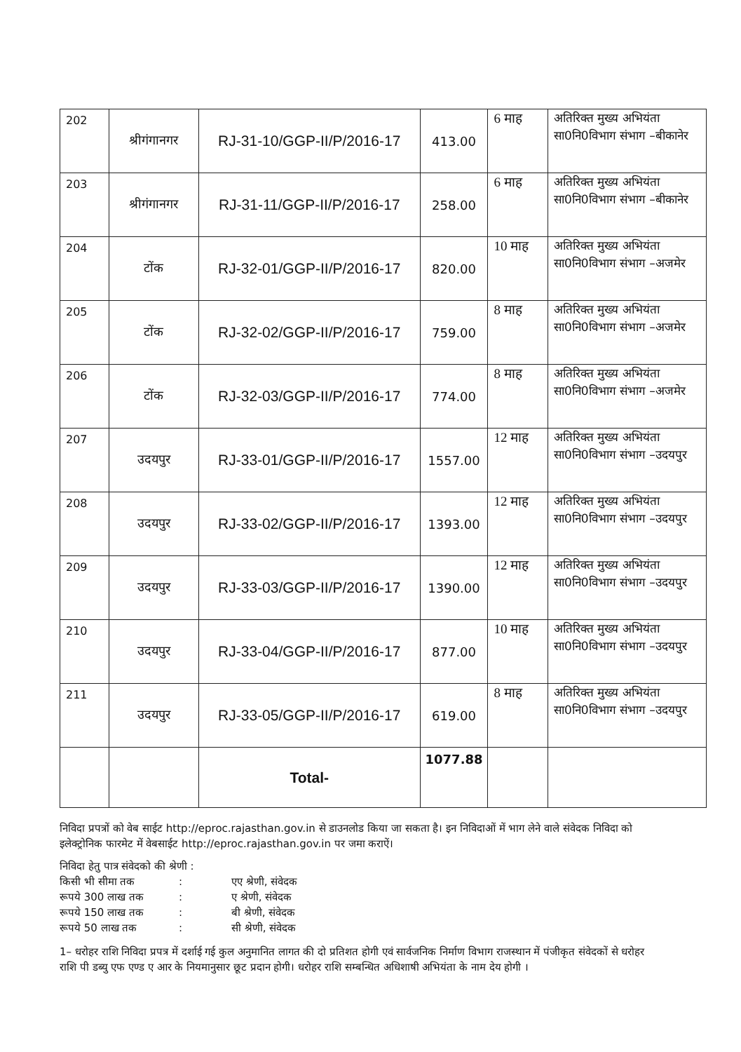| 202 | श्रीगंगानगर | RJ-31-10/GGP-II/P/2016-17 | 413.00 | 6 माह | अतिरिक्त मुख्य अभियंता सा0नि0विभाग संभाग –बीकानेर |
| 203 | श्रीगंगानगर | RJ-31-11/GGP-II/P/2016-17 | 258.00 | 6 माह | अतिरिक्त मुख्य अभियंता सा0नि0विभाग संभाग –बीकानेर |
| 204 | टोंक | RJ-32-01/GGP-II/P/2016-17 | 820.00 | 10 माह | अतिरिक्त मुख्य अभियंता सा0नि0विभाग संभाग –अजमेर |
| 205 | टोंक | RJ-32-02/GGP-II/P/2016-17 | 759.00 | 8 माह | अतिरिक्त मुख्य अभियंता सा0नि0विभाग संभाग –अजमेर |
| 206 | टोंक | RJ-32-03/GGP-II/P/2016-17 | 774.00 | 8 माह | अतिरिक्त मुख्य अभियंता सा0नि0विभाग संभाग –अजमेर |
| 207 | उदयपुर | RJ-33-01/GGP-II/P/2016-17 | 1557.00 | 12 माह | अतिरिक्त मुख्य अभियंता सा0नि0विभाग संभाग –उदयपुर |
| 208 | उदयपुर | RJ-33-02/GGP-II/P/2016-17 | 1393.00 | 12 माह | अतिरिक्त मुख्य अभियंता सा0नि0विभाग संभाग –उदयपुर |
| 209 | उदयपुर | RJ-33-03/GGP-II/P/2016-17 | 1390.00 | 12 माह | अतिरिक्त मुख्य अभियंता सा0नि0विभाग संभाग –उदयपुर |
| 210 | उदयपुर | RJ-33-04/GGP-II/P/2016-17 | 877.00 | 10 माह | अतिरिक्त मुख्य अभियंता सा0नि0विभाग संभाग –उदयपुर |
| 211 | उदयपुर | RJ-33-05/GGP-II/P/2016-17 | 619.00 | 8 माह | अतिरिक्त मुख्य अभियंता सा0नि0विभाग संभाग –उदयपुर |
| | | Total- | 1077.88 | | |
निविदा प्रपत्रों को वेब साईट http://eproc.rajasthan.gov.in से डाउनलोड किया जा सकता है। इन निविदाओं में भाग लेने वाले संवेदक निविदा को इलेक्ट्रोनिक फारमेट में वेबसाईट http://eproc.rajasthan.gov.in पर जमा कराऐं।
निविदा हेतु पात्र संवेदको की श्रेणी :
| किसी भी सीमा तक | : | एए श्रेणी, संवेदक |
| रूपये 300 लाख तक | : | ए श्रेणी, संवेदक |
| रूपये 150 लाख तक | : | बी श्रेणी, संवेदक |
| रूपये 50 लाख तक | : | सी श्रेणी, संवेदक |
1– धरोहर राशि निविदा प्रपत्र में दर्शाई गई कुल अनुमानित लागत की दो प्रतिशत होगी एवं सार्वजनिक निर्माण विभाग राजस्थान में पंजीकृत संवेदकों से धरोहर राशि पी डब्यु एफ एण्ड ए आर के नियमानुसार छूट प्रदान होगी। धरोहर राशि सम्बन्धित अधिशाषी अभियंता के नाम देय होगी ।